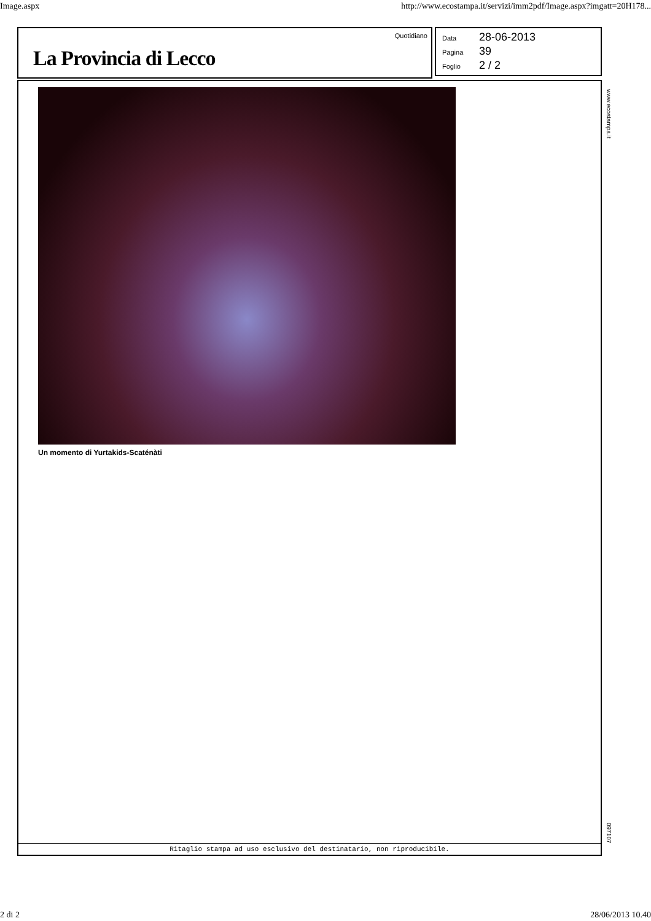Image.aspx http://www.ecostampa.it/servizi/imm2pdf/Image.aspx?imgatt=20H178...
La Provincia di Lecco
Quotidiano
Data 28-06-2013
Pagina 39
Foglio 2 / 2
Un momento di Yurtakids-Scaténàti
Ritaglio stampa ad uso esclusivo del destinatario, non riproducibile.
www.ecostampa.it
097107
2 di 2 28/06/2013 10.40